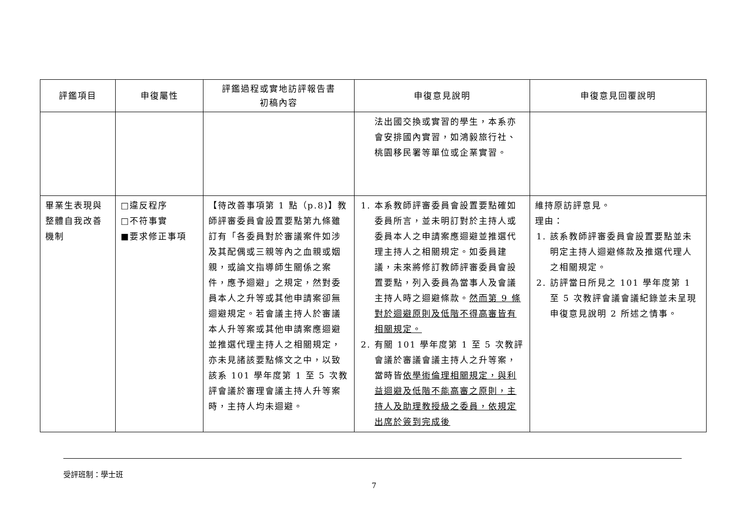| 評鑑項目 | 申復屬性 | 評鑑過程或實地訪評報告書 初稿內容 | 申復意見說明 | 申復意見回覆說明 |
| --- | --- | --- | --- | --- |
| | | | 法出國交換或實習的學生，本系亦會安排國內實習，如鴻毅旅行社、桃園移民署等單位或企業實習。 | |
| 畢業生表現與整體自我改善機制 | □違反程序 □不符事實 ■要求修正事項 | 【待改善事項第 1 點（p.8)】教師評審委員會設置要點第九條雖訂有「各委員對於審議案件如涉及其配偶或三親等內之血親或姻親，或論文指導師生關係之案件，應予迴避」之規定，然對委員本人之升等或其他申請案卻無迴避規定。若會議主持人於審議本人升等案或其他申請案應迴避並推選代理主持人之相關規定，亦未見諸該要點條文之中，以致該系 101 學年度第 1 至 5 次教評會議於審理會議主持人升等案時，主持人均未迴避。 | 1. 本系教師評審委員會設置要點確如委員所言，並未明訂對於主持人或委員本人之申請案應迴避並推選代理主持人之相關規定。如委員建議，未來將修訂教師評審委員會設置要點，列入委員為當事人及會議主持人時之迴避條款。 然而第 9 條對於迴避原則及低階不得高審皆有相關規定。 2. 有關 101 學年度第 1 至 5 次教評會議於審議會議主持人之升等案，當時皆 依學術倫理相關規定，與利益迴避及低階不能高審之原則，主持人及助理教授級之委員，依規定出席於簽到完成後 | 維持原訪評意見。 理由： 1. 該系教師評審委員會設置要點並未明定主持人迴避條款及推選代理人之相關規定。 2. 訪評當日所見之 101 學年度第 1 至 5 次教評會議會議紀錄並未呈現申復意見說明 2 所述之情事。 |
受評班制：學士班
7